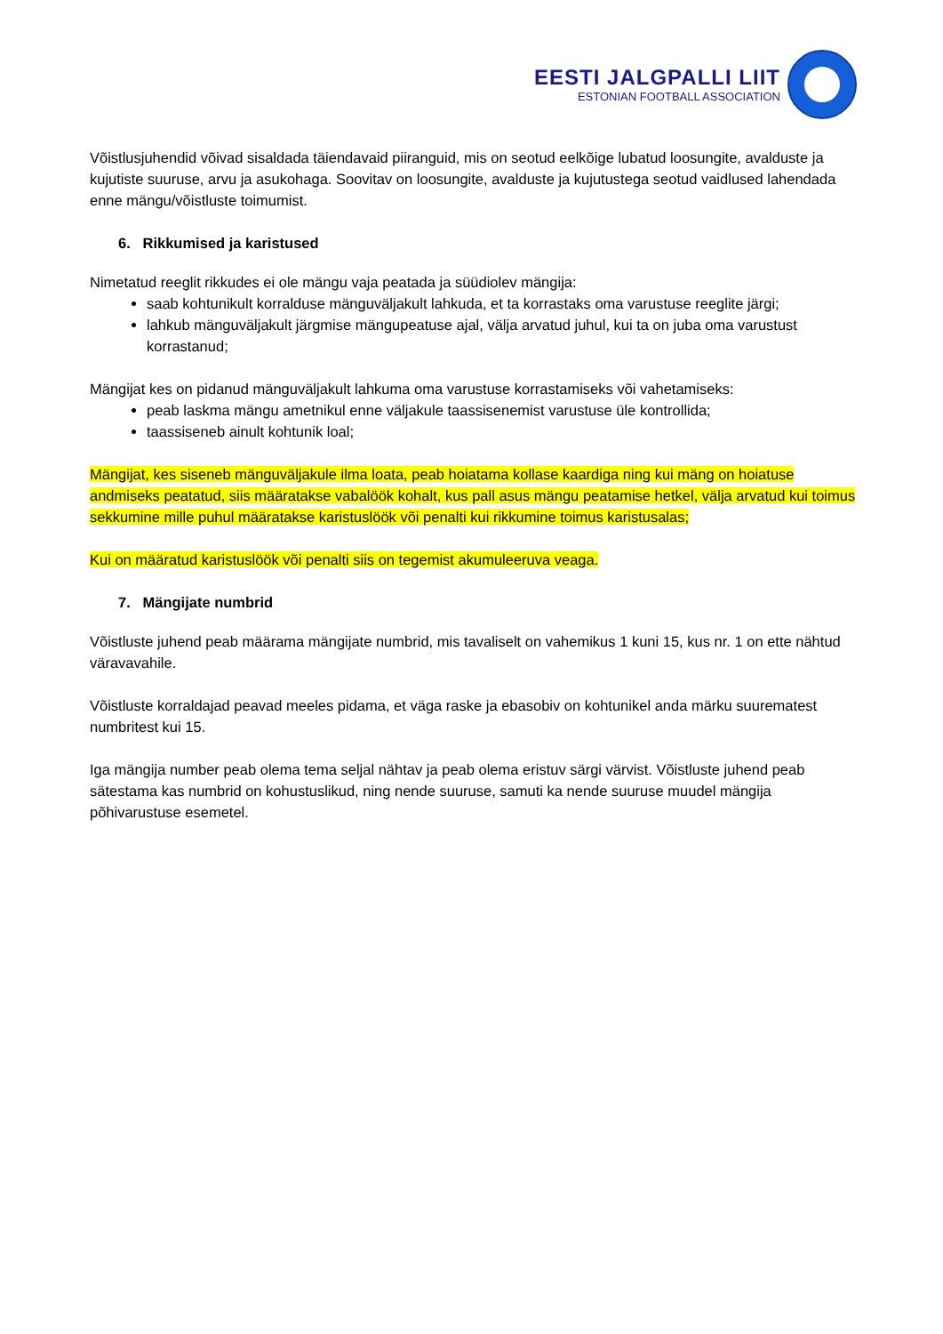EESTI JALGPALLI LIIT
ESTONIAN FOOTBALL ASSOCIATION
Võistlusjuhendid võivad sisaldada täiendavaid piiranguid, mis on seotud eelkõige lubatud loosungite, avalduste ja kujutiste suuruse, arvu ja asukohaga. Soovitav on loosungite, avalduste ja kujutustega seotud vaidlused lahendada enne mängu/võistluste toimumist.
6. Rikkumised ja karistused
Nimetatud reeglit rikkudes ei ole mängu vaja peatada ja süüdiolev mängija:
saab kohtunikult korralduse mänguväljakult lahkuda, et ta korrastaks oma varustuse reeglite järgi;
lahkub mänguväljakult järgmise mängupeatuse ajal, välja arvatud juhul, kui ta on juba oma varustust korrastanud;
Mängijat kes on pidanud mänguväljakult lahkuma oma varustuse korrastamiseks või vahetamiseks:
peab laskma mängu ametnikul enne väljakule taassisenemist varustuse üle kontrollida;
taassiseneb ainult kohtunik loal;
Mängijat, kes siseneb mänguväljakule ilma loata, peab hoiatama kollase kaardiga ning kui mäng on hoiatuse andmiseks peatatud, siis määratakse vabalöök kohalt, kus pall asus mängu peatamise hetkel, välja arvatud kui toimus sekkumine mille puhul määratakse karistuslöök või penalti kui rikkumine toimus karistusalas;
Kui on määratud karistuslöök või penalti siis on tegemist akumuleeruva veaga.
7. Mängijate numbrid
Võistluste juhend peab määrama mängijate numbrid, mis tavaliselt on vahemikus 1 kuni 15, kus nr. 1 on ette nähtud väravavahile.
Võistluste korraldajad peavad meeles pidama, et väga raske ja ebasobiv on kohtunikel anda märku suurematest numbritest kui 15.
Iga mängija number peab olema tema seljal nähtav ja peab olema eristuv särgi värvist. Võistluste juhend peab sätestama kas numbrid on kohustuslikud, ning nende suuruse, samuti ka nende suuruse muudel mängija põhivarustuse esemetel.